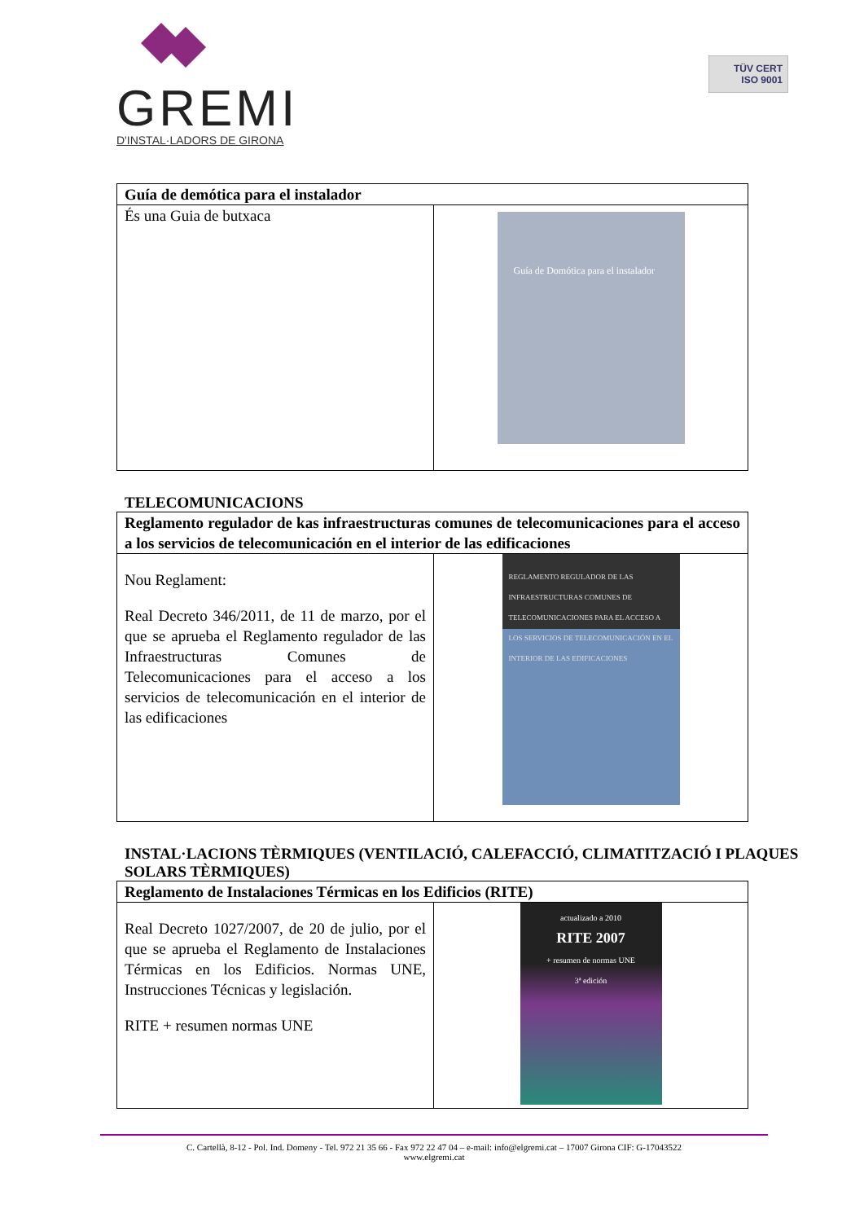GREMI
D'INSTAL·LADORS DE GIRONA
TÜV CERT
ISO 9001
| Guía de demótica para el instalador | |
| És una Guia de butxaca | Guía de Domótica para el instalador |
TELECOMUNICACIONS
| Reglamento regulador de kas infraestructuras comunes de telecomunicaciones para el acceso a los servicios de telecomunicación en el interior de las edificaciones | |
| Nou Reglament: Real Decreto 346/2011, de 11 de marzo, por el que se aprueba el Reglamento regulador de las Infraestructuras Comunes de Telecomunicaciones para el acceso a los servicios de telecomunicación en el interior de las edificaciones | REGLAMENTO REGULADOR DE LAS INFRAESTRUCTURAS COMUNES DE TELECOMUNICACIONES PARA EL ACCESO A LOS SERVICIOS DE TELECOMUNICACIÓN EN EL INTERIOR DE LAS EDIFICACIONES |
INSTAL·LACIONS TÈRMIQUES (VENTILACIÓ, CALEFACCIÓ, CLIMATITZACIÓ I PLAQUES SOLARS TÈRMIQUES)
| Reglamento de Instalaciones Térmicas en los Edificios (RITE) | |
| Real Decreto 1027/2007, de 20 de julio, por el que se aprueba el Reglamento de Instalaciones Térmicas en los Edificios. Normas UNE, Instrucciones Técnicas y legislación. RITE + resumen normas UNE | actualizado a 2010 RITE 2007 + resumen de normas UNE 3ª edición |
C. Cartellà, 8-12 - Pol. Ind. Domeny - Tel. 972 21 35 66 - Fax 972 22 47 04 – e-mail: info@elgremi.cat – 17007 Girona CIF: G-17043522
www.elgremi.cat